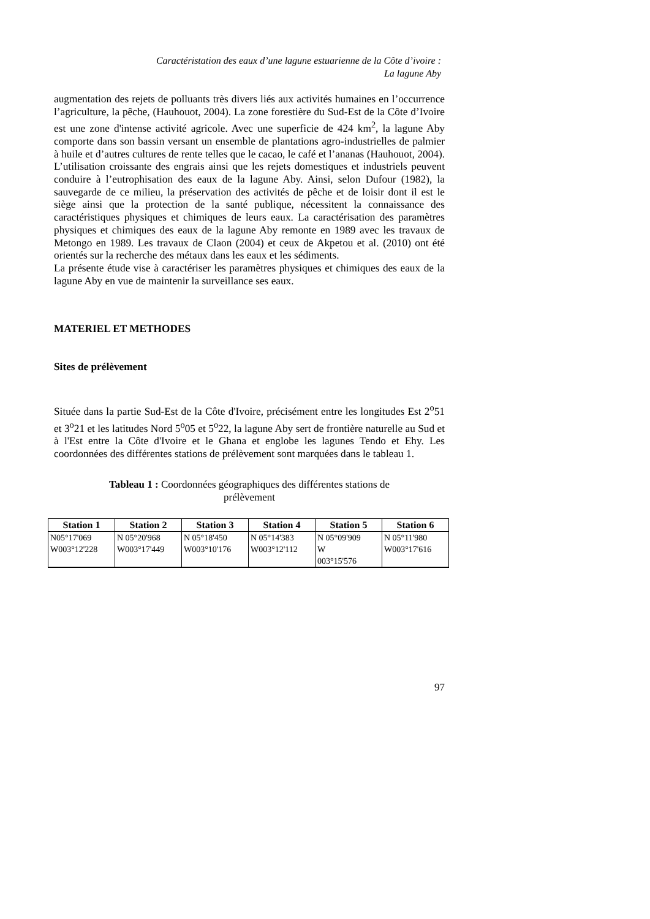Caractéristation des eaux d’une lagune estuarienne de la Côte d’ivoire :
La lagune Aby
augmentation des rejets de polluants très divers liés aux activités humaines en l’occurrence l’agriculture, la pêche, (Hauhouot, 2004). La zone forestière du Sud-Est de la Côte d’Ivoire est une zone d'intense activité agricole. Avec une superficie de 424 km<sup>2</sup>, la lagune Aby comporte dans son bassin versant un ensemble de plantations agro-industrielles de palmier à huile et d’autres cultures de rente telles que le cacao, le café et l’ananas (Hauhouot, 2004). L’utilisation croissante des engrais ainsi que les rejets domestiques et industriels peuvent conduire à l’eutrophisation des eaux de la lagune Aby. Ainsi, selon Dufour (1982), la sauvegarde de ce milieu, la préservation des activités de pêche et de loisir dont il est le siège ainsi que la protection de la santé publique, nécessitent la connaissance des caractéristiques physiques et chimiques de leurs eaux. La caractérisation des paramètres physiques et chimiques des eaux de la lagune Aby remonte en 1989 avec les travaux de Metongo en 1989. Les travaux de Claon (2004) et ceux de Akpetou et al. (2010) ont été orientés sur la recherche des métaux dans les eaux et les sédiments.
La présente étude vise à caractériser les paramètres physiques et chimiques des eaux de la lagune Aby en vue de maintenir la surveillance ses eaux.
MATERIEL ET METHODES
Sites de prélèvement
Située dans la partie Sud-Est de la Côte d'Ivoire, précisément entre les longitudes Est 2<sup>o</sup>51 et 3<sup>o</sup>21 et les latitudes Nord 5<sup>o</sup>05 et 5<sup>o</sup>22, la lagune Aby sert de frontière naturelle au Sud et à l'Est entre la Côte d'Ivoire et le Ghana et englobe les lagunes Tendo et Ehy. Les coordonnées des différentes stations de prélèvement sont marquées dans le tableau 1.
Tableau 1 : Coordonnées géographiques des différentes stations de
prélèvement
| Station 1 | Station 2 | Station 3 | Station 4 | Station 5 | Station 6 |
| --- | --- | --- | --- | --- | --- |
| N05°17'069 W003°12'228 | N 05°20'968 W003°17'449 | N 05°18'450 W003°10'176 | N 05°14'383 W003°12'112 | N 05°09'909 W 003°15'576 | N 05°11'980 W003°17'616 |
97